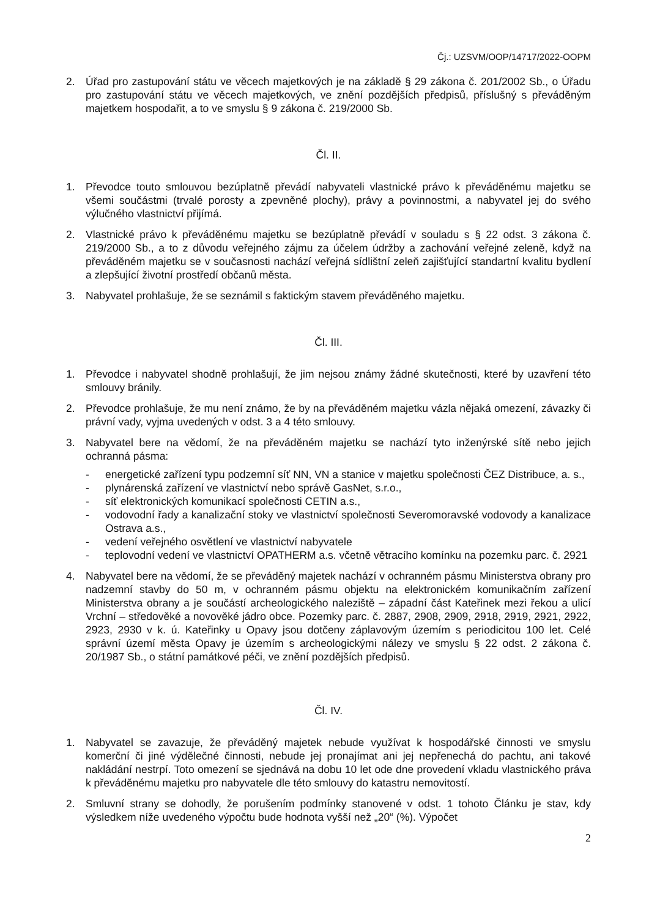Čj.: UZSVM/OOP/14717/2022-OOPM
2. Úřad pro zastupování státu ve věcech majetkových je na základě § 29 zákona č. 201/2002 Sb., o Úřadu pro zastupování státu ve věcech majetkových, ve znění pozdějších předpisů, příslušný s převáděným majetkem hospodařit, a to ve smyslu § 9 zákona č. 219/2000 Sb.
Čl. II.
1. Převodce touto smlouvou bezúplatně převádí nabyvateli vlastnické právo k převáděnému majetku se všemi součástmi (trvalé porosty a zpevněné plochy), právy a povinnostmi, a nabyvatel jej do svého výlučného vlastnictví přijímá.
2. Vlastnické právo k převáděnému majetku se bezúplatně převádí v souladu s § 22 odst. 3 zákona č. 219/2000 Sb., a to z důvodu veřejného zájmu za účelem údržby a zachování veřejné zeleně, když na převáděném majetku se v současnosti nachází veřejná sídlištní zeleň zajišťující standartní kvalitu bydlení a zlepšující životní prostředí občanů města.
3. Nabyvatel prohlašuje, že se seznámil s faktickým stavem převáděného majetku.
Čl. III.
1. Převodce i nabyvatel shodně prohlašují, že jim nejsou známy žádné skutečnosti, které by uzavření této smlouvy bránily.
2. Převodce prohlašuje, že mu není známo, že by na převáděném majetku vázla nějaká omezení, závazky či právní vady, vyjma uvedených v odst. 3 a 4 této smlouvy.
3. Nabyvatel bere na vědomí, že na převáděném majetku se nachází tyto inženýrské sítě nebo jejich ochranná pásma:
- energetické zařízení typu podzemní síť NN, VN a stanice v majetku společnosti ČEZ Distribuce, a. s.,
- plynárenská zařízení ve vlastnictví nebo správě GasNet, s.r.o.,
- síť elektronických komunikací společnosti CETIN a.s.,
- vodovodní řady a kanalizační stoky ve vlastnictví společnosti Severomoravské vodovody a kanalizace Ostrava a.s.,
- vedení veřejného osvětlení ve vlastnictví nabyvatele
- teplovodní vedení ve vlastnictví OPATHERM a.s. včetně větracího komínku na pozemku parc. č. 2921
4. Nabyvatel bere na vědomí, že se převáděný majetek nachází v ochranném pásmu Ministerstva obrany pro nadzemní stavby do 50 m, v ochranném pásmu objektu na elektronickém komunikačním zařízení Ministerstva obrany a je součástí archeologického naleziště – západní část Kateřinek mezi řekou a ulicí Vrchní – středověké a novověké jádro obce. Pozemky parc. č. 2887, 2908, 2909, 2918, 2919, 2921, 2922, 2923, 2930 v k. ú. Kateřinky u Opavy jsou dotčeny záplavovým územím s periodicitou 100 let. Celé správní území města Opavy je územím s archeologickými nálezy ve smyslu § 22 odst. 2 zákona č. 20/1987 Sb., o státní památkové péči, ve znění pozdějších předpisů.
Čl. IV.
1. Nabyvatel se zavazuje, že převáděný majetek nebude využívat k hospodářské činnosti ve smyslu komerční či jiné výdělečné činnosti, nebude jej pronajímat ani jej nepřenechá do pachtu, ani takové nakládání nestrpí. Toto omezení se sjednává na dobu 10 let ode dne provedení vkladu vlastnického práva k převáděnému majetku pro nabyvatele dle této smlouvy do katastru nemovitostí.
2. Smluvní strany se dohodly, že porušením podmínky stanovené v odst. 1 tohoto Článku je stav, kdy výsledkem níže uvedeného výpočtu bude hodnota vyšší než „20“ (%). Výpočet
2